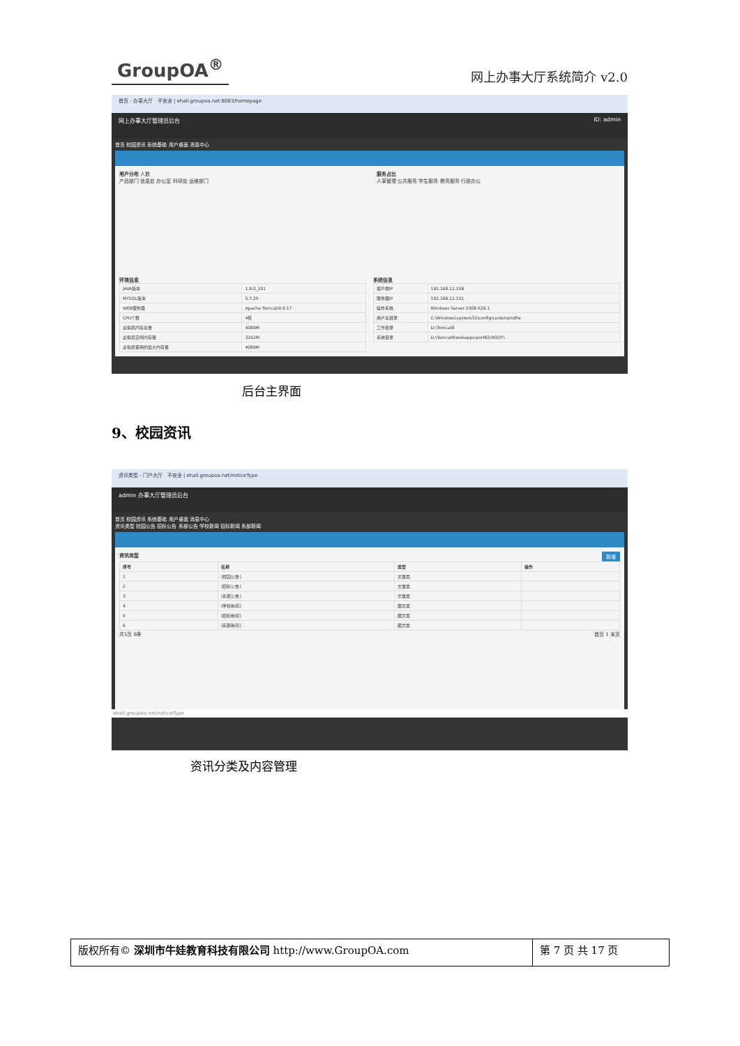GroupOA<sup>®</sup>
网上办事大厅系统简介 v2.0
首页 - 办事大厅 不安全 | ehall.groupoa.net:8083/homepage
网上办事大厅管理员后台 ID: admin
首页 校园资讯 系统基础 用户桌面 消息中心
用户分布 人数
产品部门 信息处 办公室 科研处 运维部门
服务占比
人事管理 公共服务 学生服务 教务服务 行政办公
环境信息
| JAVA版本 | 1.8.0_201 |
| MYSQL版本 | 5.7.25 |
| WEB服务器 | Apache Tomcat/9.0.17 |
| CPU个数 | 4核 |
| 虚拟机内存总量 | 4089M |
| 虚拟机空闲内存量 | 3192M |
| 虚拟机使用的最大内存量 | 4089M |
系统信息
| 客户端IP | 192.168.12.158 |
| 服务器IP | 192.168.12.101 |
| 操作系统 | Windows Server 2008 R26.1 |
| 用户主目录 | C:\Windows\system32\config\systemprofile |
| 工作目录 | D:\Tomcat9 |
| 系统目录 | D:\Tomcat9\webapps\port82\ROOT\ |
后台主界面
9、校园资讯
资讯类型 - 门户大厅 不安全 | ehall.groupoa.net/noticeType
admin 办事大厅管理员后台
首页 校园资讯 系统基础 用户桌面 消息中心
资讯类型 校园公告 招标公告 系部公告 学校新闻 招标新闻 系部新闻
资讯类型 新增
| 序号 | 名称 | 类型 | 操作 |
| --- | --- | --- | --- |
| 1 | [校园公告] | 文章类 | |
| 2 | [招标公告] | 文章类 | |
| 3 | [系部公告] | 文章类 | |
| 4 | [学校新闻] | 图文类 | |
| 5 | [招标新闻] | 图文类 | |
| 6 | [系部新闻] | 图文类 | |
共1页 6条 首页 1 末页
ehall.groupoa.net/noticeType
资讯分类及内容管理
版权所有© 深圳市牛娃教育科技有限公司 http://www.GroupOA.com
第 7 页 共 17 页